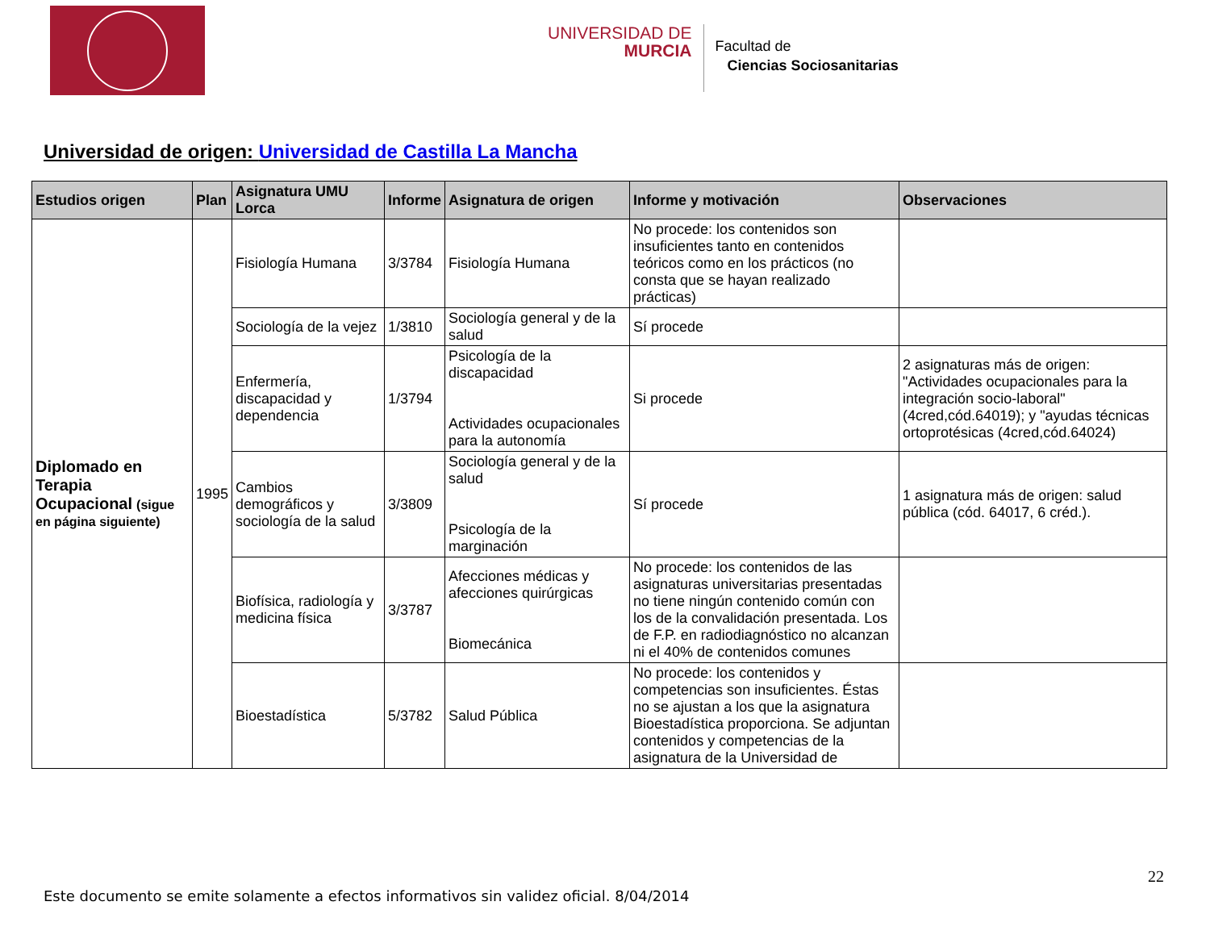UNIVERSIDAD DE
MURCIA
Facultad de
Ciencias Sociosanitarias
Universidad de origen: Universidad de Castilla La Mancha
| Estudios origen | Plan | Asignatura UMU Lorca | Informe | Asignatura de origen | Informe y motivación | Observaciones |
| --- | --- | --- | --- | --- | --- | --- |
| Diplomado en Terapia Ocupacional (sigue en página siguiente) | 1995 | Fisiología Humana | 3/3784 | Fisiología Humana | No procede: los contenidos son insuficientes tanto en contenidos teóricos como en los prácticos (no consta que se hayan realizado prácticas) | |
| | | Sociología de la vejez | 1/3810 | Sociología general y de la salud | Sí procede | |
| | | Enfermería, discapacidad y dependencia | 1/3794 | Psicología de la discapacidad Actividades ocupacionales para la autonomía | Si procede | 2 asignaturas más de origen: "Actividades ocupacionales para la integración socio-laboral" (4cred,cód.64019); y "ayudas técnicas ortoprotésicas (4cred,cód.64024) |
| | | Cambios demográficos y sociología de la salud | 3/3809 | Sociología general y de la salud Psicología de la marginación | Sí procede | 1 asignatura más de origen: salud pública (cód. 64017, 6 créd.). |
| | | Biofísica, radiología y medicina física | 3/3787 | Afecciones médicas y afecciones quirúrgicas Biomecánica | No procede: los contenidos de las asignaturas universitarias presentadas no tiene ningún contenido común con los de la convalidación presentada. Los de F.P. en radiodiagnóstico no alcanzan ni el 40% de contenidos comunes | |
| | | Bioestadística | 5/3782 | Salud Pública | No procede: los contenidos y competencias son insuficientes. Éstas no se ajustan a los que la asignatura Bioestadística proporciona. Se adjuntan contenidos y competencias de la asignatura de la Universidad de | |
22
Este documento se emite solamente a efectos informativos sin validez oficial. 8/04/2014